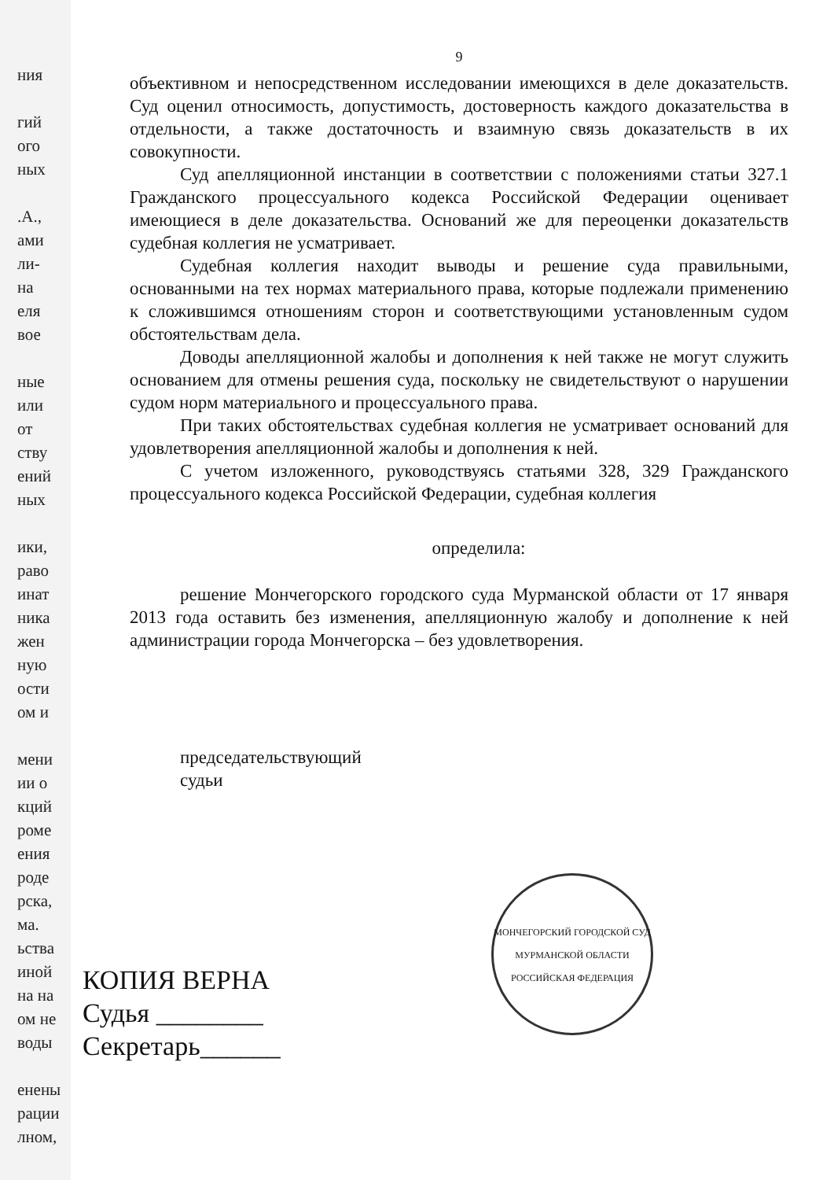ния
гий
ого
ных
.А.,
ами
ли-
на
еля
вое
ные
или
от
ству
ений
ных
ики,
раво
инат
ника
жен
ную
ости
ом и
мени
ии о
кций
роме
ения
роде
рска,
ма.
ьства
иной
на на
ом не
воды
енены
рации
лном,
9
объективном и непосредственном исследовании имеющихся в деле доказательств. Суд оценил относимость, допустимость, достоверность каждого доказательства в отдельности, а также достаточность и взаимную связь доказательств в их совокупности.
Суд апелляционной инстанции в соответствии с положениями статьи 327.1 Гражданского процессуального кодекса Российской Федерации оценивает имеющиеся в деле доказательства. Оснований же для переоценки доказательств судебная коллегия не усматривает.
Судебная коллегия находит выводы и решение суда правильными, основанными на тех нормах материального права, которые подлежали применению к сложившимся отношениям сторон и соответствующими установленным судом обстоятельствам дела.
Доводы апелляционной жалобы и дополнения к ней также не могут служить основанием для отмены решения суда, поскольку не свидетельствуют о нарушении судом норм материального и процессуального права.
При таких обстоятельствах судебная коллегия не усматривает оснований для удовлетворения апелляционной жалобы и дополнения к ней.
С учетом изложенного, руководствуясь статьями 328, 329 Гражданского процессуального кодекса Российской Федерации, судебная коллегия
определила:
решение Мончегорского городского суда Мурманской области от 17 января 2013 года оставить без изменения, апелляционную жалобу и дополнение к ней администрации города Мончегорска – без удовлетворения.
председательствующий
судьи
МОНЧЕГОРСКИЙ ГОРОДСКОЙ СУД МУРМАНСКОЙ ОБЛАСТИ
РОССИЙСКАЯ ФЕДЕРАЦИЯ
КОПИЯ ВЕРНА
Судья ________
Секретарь______